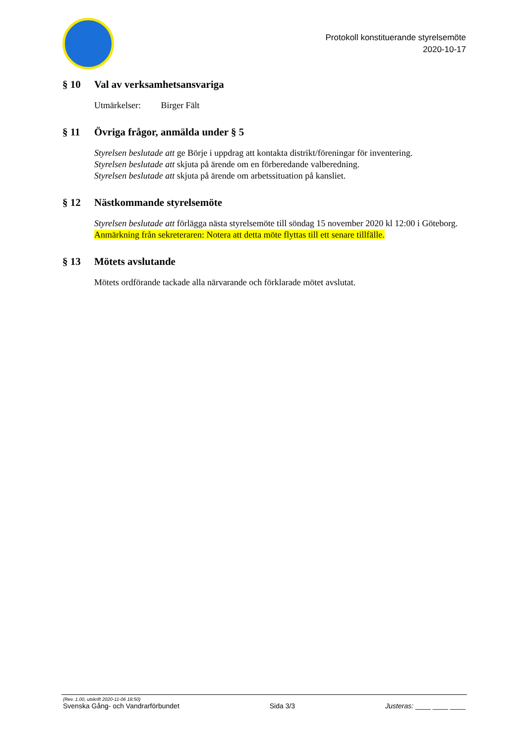Protokoll konstituerande styrelsemöte
2020-10-17
§ 10 Val av verksamhetsansvariga
Utmärkelser: Birger Fält
§ 11 Övriga frågor, anmälda under § 5
Styrelsen beslutade att ge Börje i uppdrag att kontakta distrikt/föreningar för inventering.
Styrelsen beslutade att skjuta på ärende om en förberedande valberedning.
Styrelsen beslutade att skjuta på ärende om arbetssituation på kansliet.
§ 12 Nästkommande styrelsemöte
Styrelsen beslutade att förlägga nästa styrelsemöte till söndag 15 november 2020 kl 12:00 i Göteborg.
Anmärkning från sekreteraren: Notera att detta möte flyttas till ett senare tillfälle.
§ 13 Mötets avslutande
Mötets ordförande tackade alla närvarande och förklarade mötet avslutat.
(Rev. 1.00, utskrift 2020-11-06 18:50)
Svenska Gång- och Vandrarförbundet Sida 3/3 Justeras: ____ ____ ____